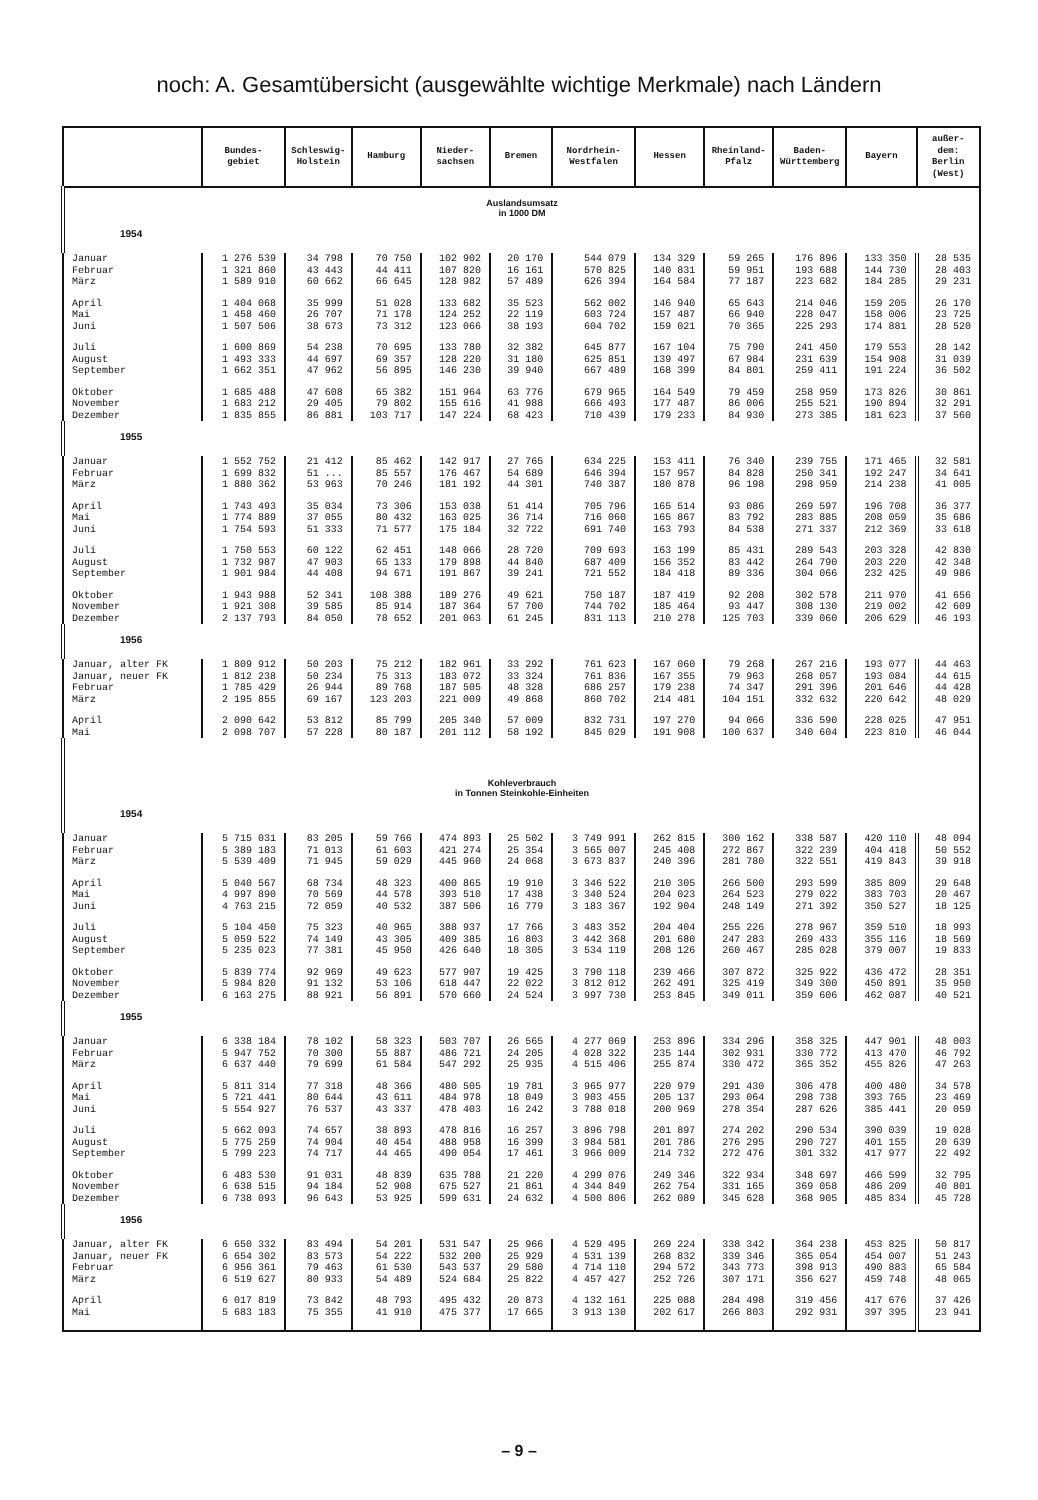noch: A. Gesamtübersicht (ausgewählte wichtige Merkmale) nach Ländern
| | Bundes- gebiet | Schleswig- Holstein | Hamburg | Nieder- sachsen | Bremen | Nordrhein- Westfalen | Hessen | Rheinland- Pfalz | Baden- Württemberg | Bayern | außer- dem: Berlin (West) |
| --- | --- | --- | --- | --- | --- | --- | --- | --- | --- | --- | --- |
| Auslandsumsatz in 1000 DM | | | | | | | | | | | |
| 1954 | | | | | | | | | | | |
| Januar | 1 276 539 | 34 798 | 70 750 | 102 902 | 20 170 | 544 079 | 134 329 | 59 265 | 176 896 | 133 350 | 28 535 |
| Februar | 1 321 860 | 43 443 | 44 411 | 107 820 | 16 161 | 570 825 | 140 831 | 59 951 | 193 688 | 144 730 | 28 403 |
| März | 1 589 910 | 60 662 | 66 645 | 128 982 | 57 489 | 626 394 | 164 584 | 77 187 | 223 682 | 184 285 | 29 231 |
| April | 1 404 068 | 35 999 | 51 028 | 133 682 | 35 523 | 562 002 | 146 940 | 65 643 | 214 046 | 159 205 | 26 170 |
| Mai | 1 458 460 | 26 707 | 71 178 | 124 252 | 22 119 | 603 724 | 157 487 | 66 940 | 228 047 | 158 006 | 23 725 |
| Juni | 1 507 506 | 38 673 | 73 312 | 123 066 | 38 193 | 604 702 | 159 021 | 70 365 | 225 293 | 174 881 | 28 520 |
| Juli | 1 600 869 | 54 238 | 70 695 | 133 780 | 32 382 | 645 877 | 167 104 | 75 790 | 241 450 | 179 553 | 28 142 |
| August | 1 493 333 | 44 697 | 69 357 | 128 220 | 31 180 | 625 851 | 139 497 | 67 984 | 231 639 | 154 908 | 31 039 |
| September | 1 662 351 | 47 962 | 56 895 | 146 230 | 39 940 | 667 489 | 168 399 | 84 801 | 259 411 | 191 224 | 36 502 |
| Oktober | 1 685 488 | 47 608 | 65 382 | 151 964 | 63 776 | 679 965 | 164 549 | 79 459 | 258 959 | 173 826 | 30 861 |
| November | 1 683 212 | 29 405 | 79 802 | 155 616 | 41 988 | 666 493 | 177 487 | 86 006 | 255 521 | 190 894 | 32 291 |
| Dezember | 1 835 855 | 86 881 | 103 717 | 147 224 | 68 423 | 710 439 | 179 233 | 84 930 | 273 385 | 181 623 | 37 560 |
| 1955 | | | | | | | | | | | |
| Januar | 1 552 752 | 21 412 | 85 462 | 142 917 | 27 765 | 634 225 | 153 411 | 76 340 | 239 755 | 171 465 | 32 581 |
| Februar | 1 699 832 | 51 ... | 85 557 | 176 467 | 54 689 | 646 394 | 157 957 | 84 828 | 250 341 | 192 247 | 34 641 |
| März | 1 880 362 | 53 963 | 70 246 | 181 192 | 44 301 | 740 387 | 180 878 | 96 198 | 298 959 | 214 238 | 41 005 |
| April | 1 743 493 | 35 034 | 73 306 | 153 038 | 51 414 | 705 796 | 165 514 | 93 086 | 269 597 | 196 708 | 36 377 |
| Mai | 1 774 889 | 37 055 | 80 432 | 163 025 | 36 714 | 716 060 | 165 867 | 83 792 | 283 885 | 208 059 | 35 686 |
| Juni | 1 754 593 | 51 333 | 71 577 | 175 184 | 32 722 | 691 740 | 163 793 | 84 538 | 271 337 | 212 369 | 33 618 |
| Juli | 1 750 553 | 60 122 | 62 451 | 148 066 | 28 720 | 709 693 | 163 199 | 85 431 | 289 543 | 203 328 | 42 830 |
| August | 1 732 987 | 47 903 | 65 133 | 179 898 | 44 840 | 687 409 | 156 352 | 83 442 | 264 790 | 203 220 | 42 348 |
| September | 1 901 984 | 44 408 | 94 671 | 191 867 | 39 241 | 721 552 | 184 418 | 89 336 | 304 066 | 232 425 | 49 986 |
| Oktober | 1 943 988 | 52 341 | 108 388 | 189 276 | 49 621 | 750 187 | 187 419 | 92 208 | 302 578 | 211 970 | 41 656 |
| November | 1 921 308 | 39 585 | 85 914 | 187 364 | 57 700 | 744 702 | 185 464 | 93 447 | 308 130 | 219 002 | 42 609 |
| Dezember | 2 137 793 | 84 050 | 78 652 | 201 063 | 61 245 | 831 113 | 210 278 | 125 703 | 339 060 | 206 629 | 46 193 |
| 1956 | | | | | | | | | | | |
| Januar, alter FK | 1 809 912 | 50 203 | 75 212 | 182 961 | 33 292 | 761 623 | 167 060 | 79 268 | 267 216 | 193 077 | 44 463 |
| Januar, neuer FK | 1 812 238 | 50 234 | 75 313 | 183 072 | 33 324 | 761 836 | 167 355 | 79 963 | 268 057 | 193 084 | 44 615 |
| Februar | 1 785 429 | 26 944 | 89 768 | 187 505 | 48 328 | 686 257 | 179 238 | 74 347 | 291 396 | 201 646 | 44 428 |
| März | 2 195 855 | 69 167 | 123 203 | 221 009 | 49 868 | 860 702 | 214 481 | 104 151 | 332 632 | 220 642 | 48 029 |
| April | 2 090 642 | 53 812 | 85 799 | 205 340 | 57 009 | 832 731 | 197 270 | 94 066 | 336 590 | 228 025 | 47 951 |
| Mai | 2 098 707 | 57 228 | 80 187 | 201 112 | 58 192 | 845 029 | 191 908 | 100 637 | 340 604 | 223 810 | 46 044 |
| Kohleverbrauch in Tonnen Steinkohle-Einheiten | | | | | | | | | | | |
| 1954 | | | | | | | | | | | |
| Januar | 5 715 031 | 83 205 | 59 766 | 474 893 | 25 502 | 3 749 991 | 262 815 | 300 162 | 338 587 | 420 110 | 48 094 |
| Februar | 5 389 183 | 71 013 | 61 603 | 421 274 | 25 354 | 3 565 007 | 245 408 | 272 867 | 322 239 | 404 418 | 50 552 |
| März | 5 539 409 | 71 945 | 59 029 | 445 960 | 24 068 | 3 673 837 | 240 396 | 281 780 | 322 551 | 419 843 | 39 918 |
| April | 5 040 567 | 68 734 | 48 323 | 400 865 | 19 910 | 3 346 522 | 210 305 | 266 500 | 293 599 | 385 809 | 29 648 |
| Mai | 4 997 890 | 70 569 | 44 578 | 393 510 | 17 438 | 3 340 524 | 204 023 | 264 523 | 279 022 | 383 703 | 20 467 |
| Juni | 4 763 215 | 72 059 | 40 532 | 387 506 | 16 779 | 3 183 367 | 192 904 | 248 149 | 271 392 | 350 527 | 18 125 |
| Juli | 5 104 450 | 75 323 | 40 965 | 388 937 | 17 766 | 3 483 352 | 204 404 | 255 226 | 278 967 | 359 510 | 18 993 |
| August | 5 059 522 | 74 149 | 43 305 | 409 385 | 16 803 | 3 442 368 | 201 680 | 247 283 | 269 433 | 355 116 | 18 569 |
| September | 5 235 023 | 77 381 | 45 950 | 426 640 | 18 305 | 3 534 119 | 208 126 | 260 467 | 285 028 | 379 007 | 19 833 |
| Oktober | 5 839 774 | 92 969 | 49 623 | 577 907 | 19 425 | 3 790 118 | 239 466 | 307 872 | 325 922 | 436 472 | 28 351 |
| November | 5 984 820 | 91 132 | 53 106 | 618 447 | 22 022 | 3 812 012 | 262 491 | 325 419 | 349 300 | 450 891 | 35 950 |
| Dezember | 6 163 275 | 88 921 | 56 891 | 570 660 | 24 524 | 3 997 730 | 253 845 | 349 011 | 359 606 | 462 087 | 40 521 |
| 1955 | | | | | | | | | | | |
| Januar | 6 338 184 | 78 102 | 58 323 | 503 707 | 26 565 | 4 277 069 | 253 896 | 334 296 | 358 325 | 447 901 | 48 003 |
| Februar | 5 947 752 | 70 300 | 55 887 | 486 721 | 24 205 | 4 028 322 | 235 144 | 302 931 | 330 772 | 413 470 | 46 792 |
| März | 6 637 440 | 79 699 | 61 584 | 547 292 | 25 935 | 4 515 406 | 255 874 | 330 472 | 365 352 | 455 826 | 47 263 |
| April | 5 811 314 | 77 318 | 48 366 | 480 505 | 19 781 | 3 965 977 | 220 979 | 291 430 | 306 478 | 400 480 | 34 578 |
| Mai | 5 721 441 | 80 644 | 43 611 | 484 978 | 18 049 | 3 903 455 | 205 137 | 293 064 | 298 738 | 393 765 | 23 469 |
| Juni | 5 554 927 | 76 537 | 43 337 | 478 403 | 16 242 | 3 788 018 | 200 969 | 278 354 | 287 626 | 385 441 | 20 059 |
| Juli | 5 662 093 | 74 657 | 38 893 | 478 816 | 16 257 | 3 896 798 | 201 897 | 274 202 | 290 534 | 390 039 | 19 028 |
| August | 5 775 259 | 74 904 | 40 454 | 488 958 | 16 399 | 3 984 581 | 201 786 | 276 295 | 290 727 | 401 155 | 20 639 |
| September | 5 799 223 | 74 717 | 44 465 | 490 054 | 17 461 | 3 966 009 | 214 732 | 272 476 | 301 332 | 417 977 | 22 492 |
| Oktober | 6 483 530 | 91 031 | 48 839 | 635 788 | 21 220 | 4 299 076 | 249 346 | 322 934 | 348 697 | 466 599 | 32 795 |
| November | 6 638 515 | 94 184 | 52 908 | 675 527 | 21 861 | 4 344 849 | 262 754 | 331 165 | 369 058 | 486 209 | 40 801 |
| Dezember | 6 738 093 | 96 643 | 53 925 | 599 631 | 24 632 | 4 500 806 | 262 089 | 345 628 | 368 905 | 485 834 | 45 728 |
| 1956 | | | | | | | | | | | |
| Januar, alter FK | 6 650 332 | 83 494 | 54 201 | 531 547 | 25 966 | 4 529 495 | 269 224 | 338 342 | 364 238 | 453 825 | 50 817 |
| Januar, neuer FK | 6 654 302 | 83 573 | 54 222 | 532 200 | 25 929 | 4 531 139 | 268 832 | 339 346 | 365 054 | 454 007 | 51 243 |
| Februar | 6 956 361 | 79 463 | 61 530 | 543 537 | 29 580 | 4 714 110 | 294 572 | 343 773 | 398 913 | 490 883 | 65 584 |
| März | 6 519 627 | 80 933 | 54 489 | 524 684 | 25 822 | 4 457 427 | 252 726 | 307 171 | 356 627 | 459 748 | 48 065 |
| April | 6 017 819 | 73 842 | 48 793 | 495 432 | 20 873 | 4 132 161 | 225 088 | 284 498 | 319 456 | 417 676 | 37 426 |
| Mai | 5 683 183 | 75 355 | 41 910 | 475 377 | 17 665 | 3 913 130 | 202 617 | 266 803 | 292 931 | 397 395 | 23 941 |
– 9 –